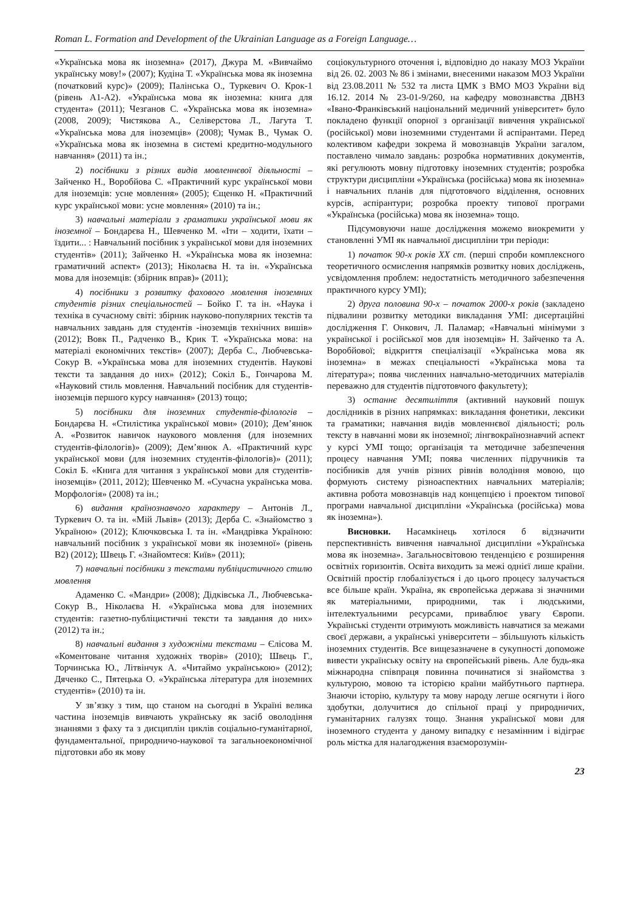Roman L. Formation and Development of the Ukrainian Language as a Foreign Language…
«Українська мова як іноземна» (2017), Джура М. «Вивчаймо українську мову!» (2007); Кудіна Т. «Українська мова як іноземна (початковий курс)» (2009); Палінська О., Туркевич О. Крок-1 (рівень А1-А2). «Українська мова як іноземна: книга для студента» (2011); Чезганов С. «Українська мова як іноземна» (2008, 2009); Чистякова А., Селіверстова Л., Лагута Т. «Українська мова для іноземців» (2008); Чумак В., Чумак О. «Українська мова як іноземна в системі кредитно-модульного навчання» (2011) та ін.;
2) посібники з різних видів мовленнєвої діяльності – Зайченко Н., Воробйова С. «Практичний курс української мови для іноземців: усне мовлення» (2005); Єщенко Н. «Практичний курс української мови: усне мовлення» (2010) та ін.;
3) навчальні матеріали з граматики української мови як іноземної – Бондарєва Н., Шевченко М. «Іти – ходити, їхати – їздити... : Навчальний посібник з української мови для іноземних студентів» (2011); Зайченко Н. «Українська мова як іноземна: граматичний аспект» (2013); Ніколаєва Н. та ін. «Українська мова для іноземців: (збірник вправ)» (2011);
4) посібники з розвитку фахового мовлення іноземних студентів різних спеціальностей – Бойко Г. та ін. «Наука і техніка в сучасному світі: збірник науково-популярних текстів та навчальних завдань для студентів -іноземців технічних вишів» (2012); Вовк П., Радченко В., Крик Т. «Українська мова: на матеріалі економічних текстів» (2007); Дерба С., Любчевська-Сокур В. «Українська мова для іноземних студентів. Наукові тексти та завдання до них» (2012); Сокіл Б., Гончарова М. «Науковий стиль мовлення. Навчальний посібник для студентів-іноземців першого курсу навчання» (2013) тощо;
5) посібники для іноземних студентів-філологів – Бондарєва Н. «Стилістика української мови» (2010); Дем’янюк А. «Розвиток навичок наукового мовлення (для іноземних студентів-філологів)» (2009); Дем’янюк А. «Практичний курс української мови (для іноземних студентів-філологів)» (2011); Сокіл Б. «Книга для читання з української мови для студентів-іноземців» (2011, 2012); Шевченко М. «Сучасна українська мова. Морфологія» (2008) та ін.;
6) видання країнознавчого характеру – Антонів Л., Туркевич О. та ін. «Мій Львів» (2013); Дерба С. «Знайомство з Україною» (2012); Ключковська І. та ін. «Мандрівка Україною: навчальний посібник з української мови як іноземної» (рівень В2) (2012); Швець Г. «Знайомтеся: Київ» (2011);
7) навчальні посібники з текстами публіцистичного стилю мовлення
Адаменко С. «Мандри» (2008); Дідківська Л., Любчевська-Сокур В., Ніколаєва Н. «Українська мова для іноземних студентів: газетно-публіцистичні тексти та завдання до них» (2012) та ін.;
8) навчальні видання з художніми текстами – Єлісова М. «Коментоване читання художніх творів» (2010); Швець Г., Торчинська Ю., Літвінчук А. «Читаймо українською» (2012); Дяченко С., Пятецька О. «Українська література для іноземних студентів» (2010) та ін.
У зв’язку з тим, що станом на сьогодні в Україні велика частина іноземців вивчають українську як засіб оволодіння знаннями з фаху та з дисциплін циклів соціально-гуманітарної, фундаментальної, природничо-наукової та загальноекономічної підготовки або як мову
соціокультурного оточення і, відповідно до наказу МОЗ України від 26. 02. 2003 № 86 і змінами, внесеними наказом МОЗ України від 23.08.2011 № 532 та листа ЦМК з ВМО МОЗ України від 16.12. 2014 № 23-01-9/260, на кафедру мовознавства ДВНЗ «Івано-Франківський національний медичний університет» було покладено функції опорної з організації вивчення української (російської) мови іноземними студентами й аспірантами. Перед колективом кафедри зокрема й мовознавців України загалом, поставлено чимало завдань: розробка нормативних документів, які регулюють мовну підготовку іноземних студентів; розробка структури дисципліни «Українська (російська) мова як іноземна» і навчальних планів для підготовчого відділення, основних курсів, аспірантури; розробка проекту типової програми «Українська (російська) мова як іноземна» тощо.
Підсумовуючи наше дослідження можемо виокремити у становленні УМІ як навчальної дисципліни три періоди:
1) початок 90-х років ХХ ст. (перші спроби комплексного теоретичного осмислення напрямків розвитку нових досліджень, усвідомлення проблем: недостатність методичного забезпечення практичного курсу УМІ);
2) друга половина 90-х – початок 2000-х років (закладено підвалини розвитку методики викладання УМІ: дисертаційні дослідження Г. Онкович, Л. Паламар; «Навчальні мінімуми з української і російської мов для іноземців» Н. Зайченко та А. Воробйової; відкриття спеціалізації «Українська мова як іноземна» в межах спеціальності «Українська мова та література»; поява численних навчально-методичних матеріалів переважно для студентів підготовчого факультету);
3) останнє десятиліття (активний науковий пошук дослідників в різних напрямках: викладання фонетики, лексики та граматики; навчання видів мовленнєвої діяльності; роль тексту в навчанні мови як іноземної; лінгвокраїнознавчий аспект у курсі УМІ тощо; організація та методичне забезпечення процесу навчання УМІ; поява численних підручників та посібників для учнів різних рівнів володіння мовою, що формують систему різноаспектних навчальних матеріалів; активна робота мовознавців над концепцією і проектом типової програми навчальної дисципліни «Українська (російська) мова як іноземна»).
Висновки. Насамкінець хотілося б відзначити перспективність вивчення навчальної дисципліни «Українська мова як іноземна». Загальносвітовою тенденцією є розширення освітніх горизонтів. Освіта виходить за межі однієї лише країни. Освітній простір глобалізується і до цього процесу залучається все більше країн. Україна, як європейська держава зі значними як матеріальними, природними, так і людськими, інтелектуальними ресурсами, приваблює увагу Європи. Українські студенти отримують можливість навчатися за межами своєї держави, а українські університети – збільшують кількість іноземних студентів. Все вищезазначене в сукупності допоможе вивести українську освіту на європейський рівень. Але будь-яка міжнародна співпраця повинна починатися зі знайомства з культурою, мовою та історією країни майбутнього партнера. Знаючи історію, культуру та мову народу легше осягнути і його здобутки, долучитися до спільної праці у природничих, гуманітарних галузях тощо. Знання української мови для іноземного студента у даному випадку є незамінним і відіграє роль містка для налагодження взаєморозумін-
23